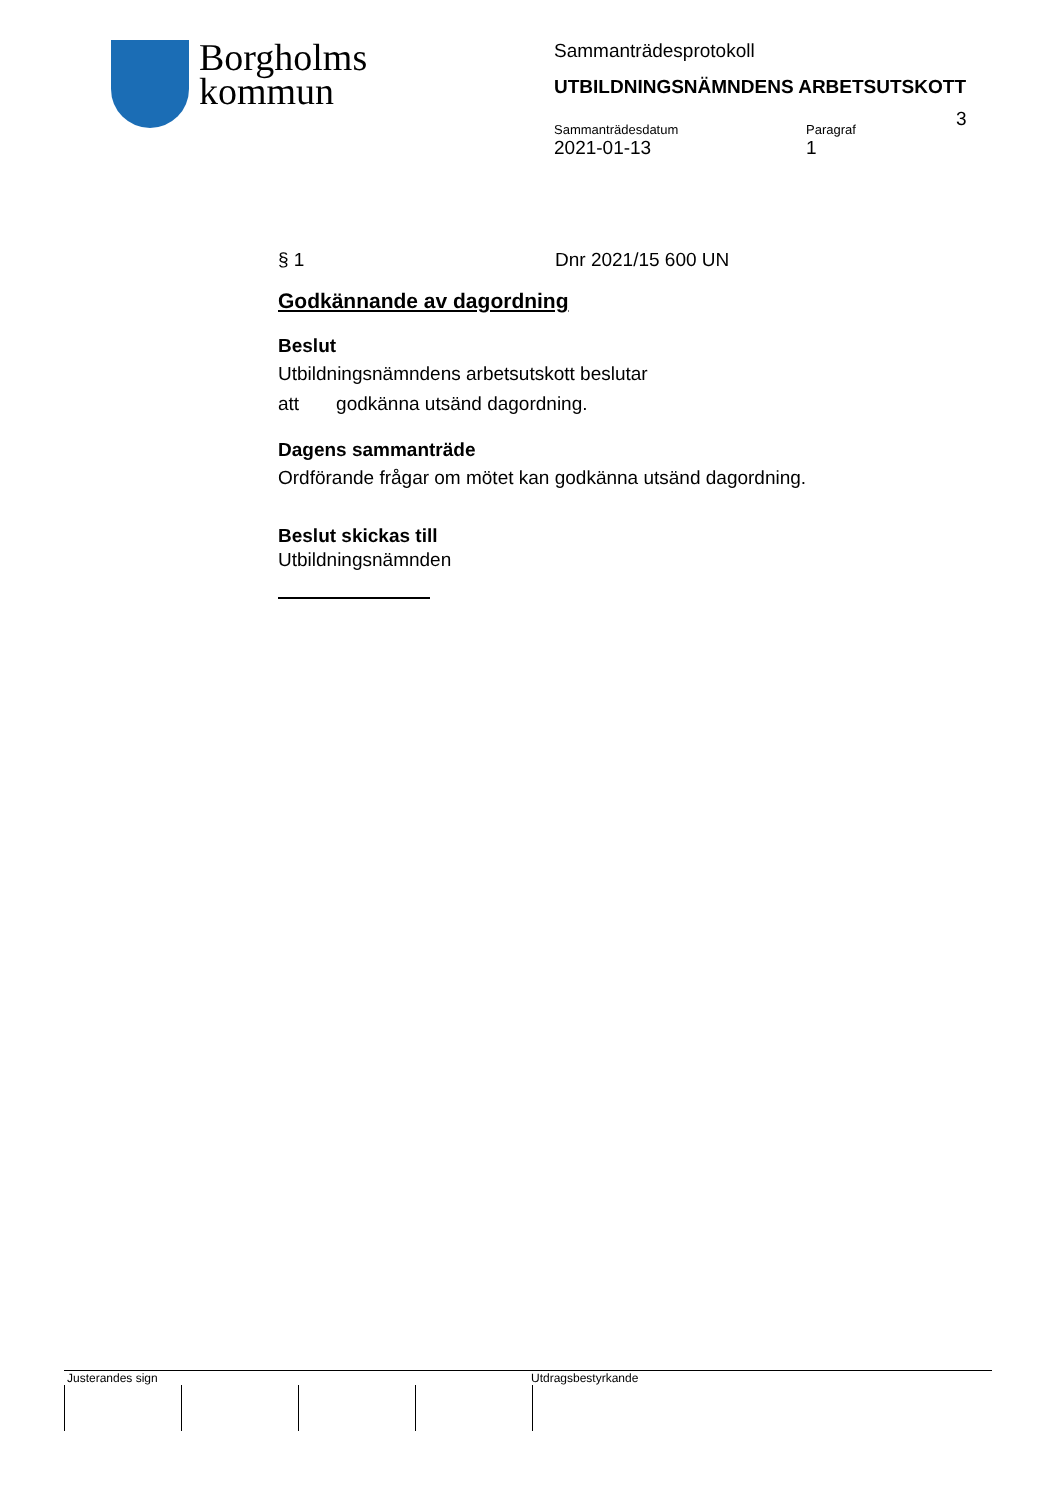Borgholms
kommun
Sammanträdesprotokoll
UTBILDNINGSNÄMNDENS ARBETSUTSKOTT
Sammanträdesdatum
2021-01-13
Paragraf
1
3
§ 1 Dnr 2021/15 600 UN
Godkännande av dagordning
Beslut
Utbildningsnämndens arbetsutskott beslutar
att godkänna utsänd dagordning.
Dagens sammanträde
Ordförande frågar om mötet kan godkänna utsänd dagordning.
Beslut skickas till
Utbildningsnämnden
Justerandes sign Utdragsbestyrkande